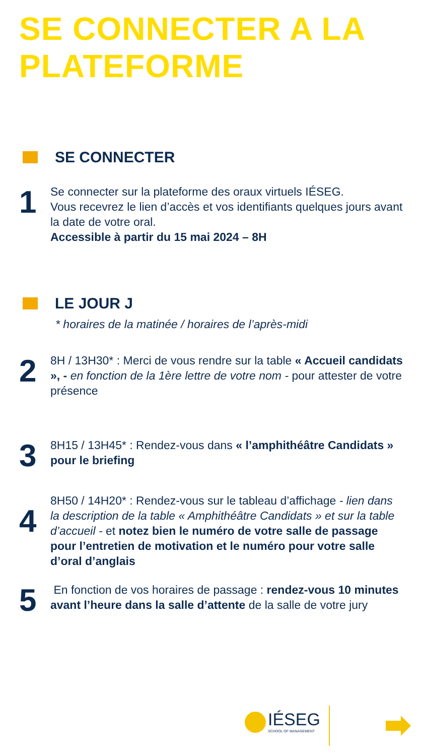SE CONNECTER A LA
PLATEFORME
SE CONNECTER
1
Se connecter sur la plateforme des oraux virtuels IÉSEG.
Vous recevrez le lien d’accès et vos identifiants quelques jours avant la date de votre oral.
Accessible à partir du 15 mai 2024 – 8H
LE JOUR J
* horaires de la matinée / horaires de l’après-midi
2
8H / 13H30* : Merci de vous rendre sur la table « Accueil candidats », - en fonction de la 1ère lettre de votre nom - pour attester de votre présence
3
8H15 / 13H45* : Rendez-vous dans « l’amphithéâtre Candidats » pour le briefing
4
8H50 / 14H20* : Rendez-vous sur le tableau d’affichage - lien dans la description de la table « Amphithéâtre Candidats » et sur la table d’accueil - et notez bien le numéro de votre salle de passage pour l’entretien de motivation et le numéro pour votre salle d’oral d’anglais
5
En fonction de vos horaires de passage : rendez-vous 10 minutes avant l’heure dans la salle d’attente de la salle de votre jury
IÉSEG
SCHOOL OF MANAGEMENT